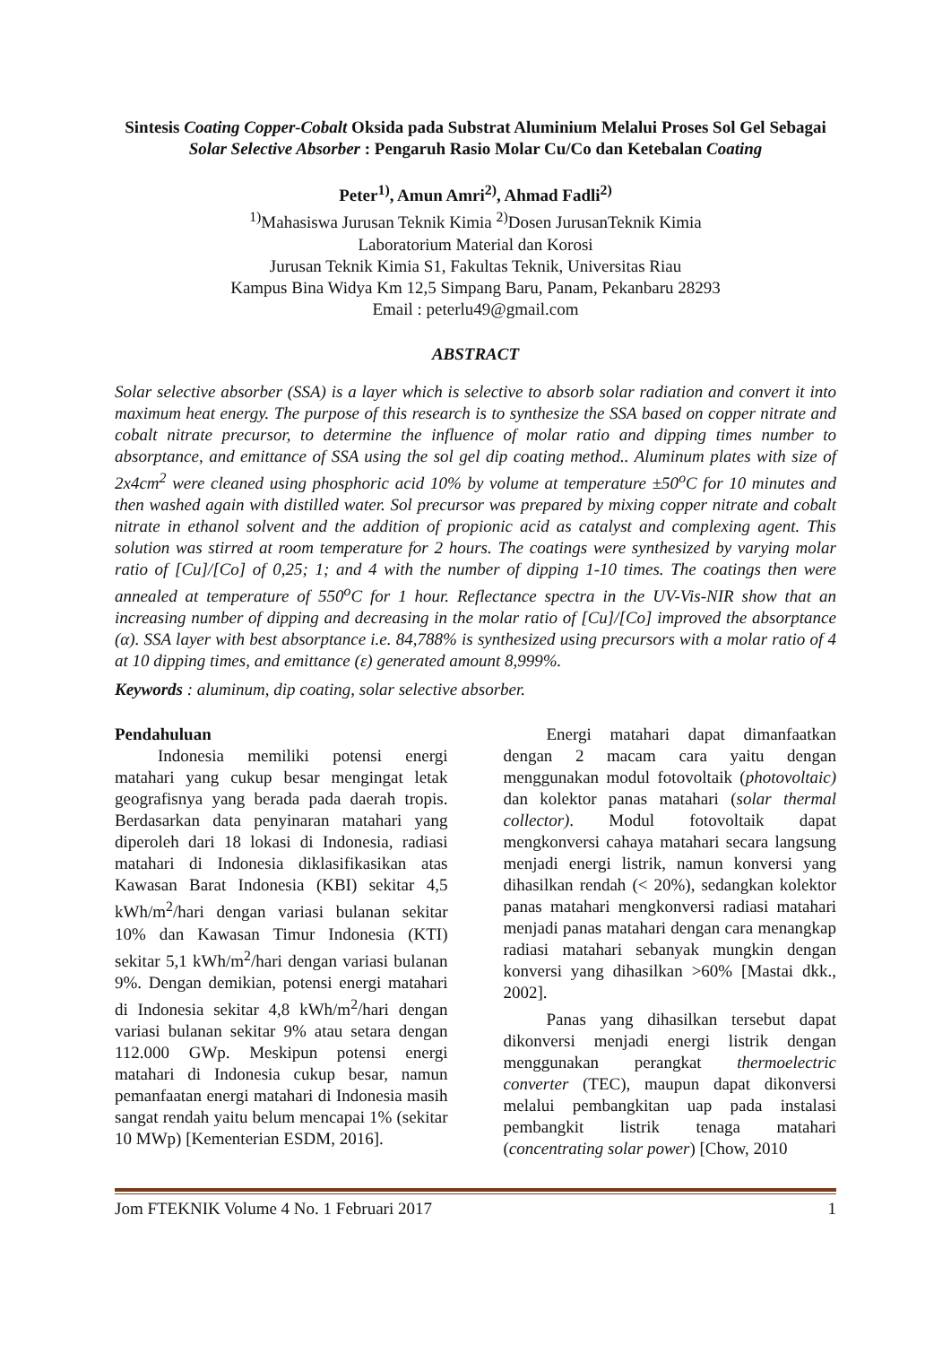Sintesis Coating Copper-Cobalt Oksida pada Substrat Aluminium Melalui Proses Sol Gel Sebagai Solar Selective Absorber : Pengaruh Rasio Molar Cu/Co dan Ketebalan Coating
Peter<sup>1)</sup>, Amun Amri<sup>2)</sup>, Ahmad Fadli<sup>2)</sup>
<sup>1)</sup> Mahasiswa Jurusan Teknik Kimia <sup>2)</sup>Dosen JurusanTeknik Kimia
Laboratorium Material dan Korosi
Jurusan Teknik Kimia S1, Fakultas Teknik, Universitas Riau
Kampus Bina Widya Km 12,5 Simpang Baru, Panam, Pekanbaru 28293
Email : peterlu49@gmail.com
ABSTRACT
Solar selective absorber (SSA) is a layer which is selective to absorb solar radiation and convert it into maximum heat energy. The purpose of this research is to synthesize the SSA based on copper nitrate and cobalt nitrate precursor, to determine the influence of molar ratio and dipping times number to absorptance, and emittance of SSA using the sol gel dip coating method.. Aluminum plates with size of 2x4cm<sup>2</sup> were cleaned using phosphoric acid 10% by volume at temperature ±50<sup>o</sup>C for 10 minutes and then washed again with distilled water. Sol precursor was prepared by mixing copper nitrate and cobalt nitrate in ethanol solvent and the addition of propionic acid as catalyst and complexing agent. This solution was stirred at room temperature for 2 hours. The coatings were synthesized by varying molar ratio of [Cu]/[Co] of 0,25; 1; and 4 with the number of dipping 1-10 times. The coatings then were annealed at temperature of 550<sup>o</sup>C for 1 hour. Reflectance spectra in the UV-Vis-NIR show that an increasing number of dipping and decreasing in the molar ratio of [Cu]/[Co] improved the absorptance (α). SSA layer with best absorptance i.e. 84,788% is synthesized using precursors with a molar ratio of 4 at 10 dipping times, and emittance (ε) generated amount 8,999%.
Keywords : aluminum, dip coating, solar selective absorber.
Pendahuluan
Indonesia memiliki potensi energi matahari yang cukup besar mengingat letak geografisnya yang berada pada daerah tropis. Berdasarkan data penyinaran matahari yang diperoleh dari 18 lokasi di Indonesia, radiasi matahari di Indonesia diklasifikasikan atas Kawasan Barat Indonesia (KBI) sekitar 4,5 kWh/m<sup>2</sup>/hari dengan variasi bulanan sekitar 10% dan Kawasan Timur Indonesia (KTI) sekitar 5,1 kWh/m<sup>2</sup>/hari dengan variasi bulanan 9%. Dengan demikian, potensi energi matahari di Indonesia sekitar 4,8 kWh/m<sup>2</sup>/hari dengan variasi bulanan sekitar 9% atau setara dengan 112.000 GWp. Meskipun potensi energi matahari di Indonesia cukup besar, namun pemanfaatan energi matahari di Indonesia masih sangat rendah yaitu belum mencapai 1% (sekitar 10 MWp) [Kementerian ESDM, 2016].
Energi matahari dapat dimanfaatkan dengan 2 macam cara yaitu dengan menggunakan modul fotovoltaik (photovoltaic) dan kolektor panas matahari (solar thermal collector). Modul fotovoltaik dapat mengkonversi cahaya matahari secara langsung menjadi energi listrik, namun konversi yang dihasilkan rendah (< 20%), sedangkan kolektor panas matahari mengkonversi radiasi matahari menjadi panas matahari dengan cara menangkap radiasi matahari sebanyak mungkin dengan konversi yang dihasilkan >60% [Mastai dkk., 2002].
Panas yang dihasilkan tersebut dapat dikonversi menjadi energi listrik dengan menggunakan perangkat thermoelectric converter (TEC), maupun dapat dikonversi melalui pembangkitan uap pada instalasi pembangkit listrik tenaga matahari (concentrating solar power) [Chow, 2010
Jom FTEKNIK Volume 4 No. 1 Februari 2017 1